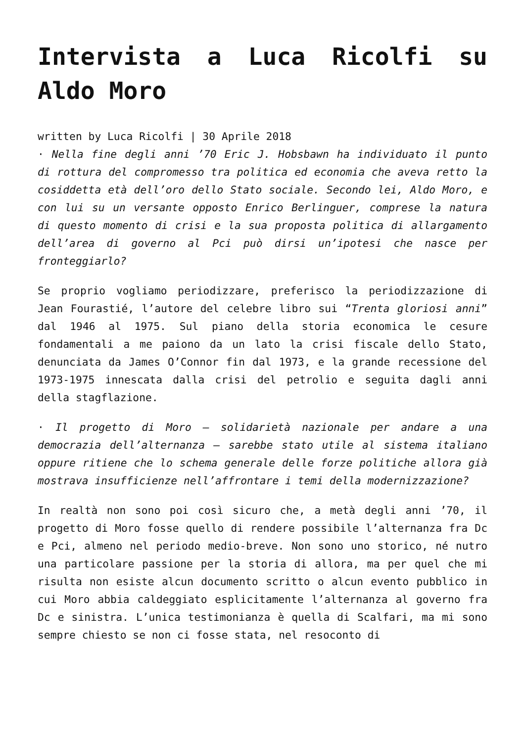Intervista a Luca Ricolfi su Aldo Moro
written by Luca Ricolfi | 30 Aprile 2018
· Nella fine degli anni ’70 Eric J. Hobsbawn ha individuato il punto di rottura del compromesso tra politica ed economia che aveva retto la cosiddetta età dell’oro dello Stato sociale. Secondo lei, Aldo Moro, e con lui su un versante opposto Enrico Berlinguer, comprese la natura di questo momento di crisi e la sua proposta politica di allargamento dell’area di governo al Pci può dirsi un’ipotesi che nasce per fronteggiarlo?
Se proprio vogliamo periodizzare, preferisco la periodizzazione di Jean Fourastié, l’autore del celebre libro sui “Trenta gloriosi anni” dal 1946 al 1975. Sul piano della storia economica le cesure fondamentali a me paiono da un lato la crisi fiscale dello Stato, denunciata da James O’Connor fin dal 1973, e la grande recessione del 1973-1975 innescata dalla crisi del petrolio e seguita dagli anni della stagflazione.
· Il progetto di Moro – solidarietà nazionale per andare a una democrazia dell’alternanza – sarebbe stato utile al sistema italiano oppure ritiene che lo schema generale delle forze politiche allora già mostrava insufficienze nell’affrontare i temi della modernizzazione?
In realtà non sono poi così sicuro che, a metà degli anni ’70, il progetto di Moro fosse quello di rendere possibile l’alternanza fra Dc e Pci, almeno nel periodo medio-breve. Non sono uno storico, né nutro una particolare passione per la storia di allora, ma per quel che mi risulta non esiste alcun documento scritto o alcun evento pubblico in cui Moro abbia caldeggiato esplicitamente l’alternanza al governo fra Dc e sinistra. L’unica testimonianza è quella di Scalfari, ma mi sono sempre chiesto se non ci fosse stata, nel resoconto di